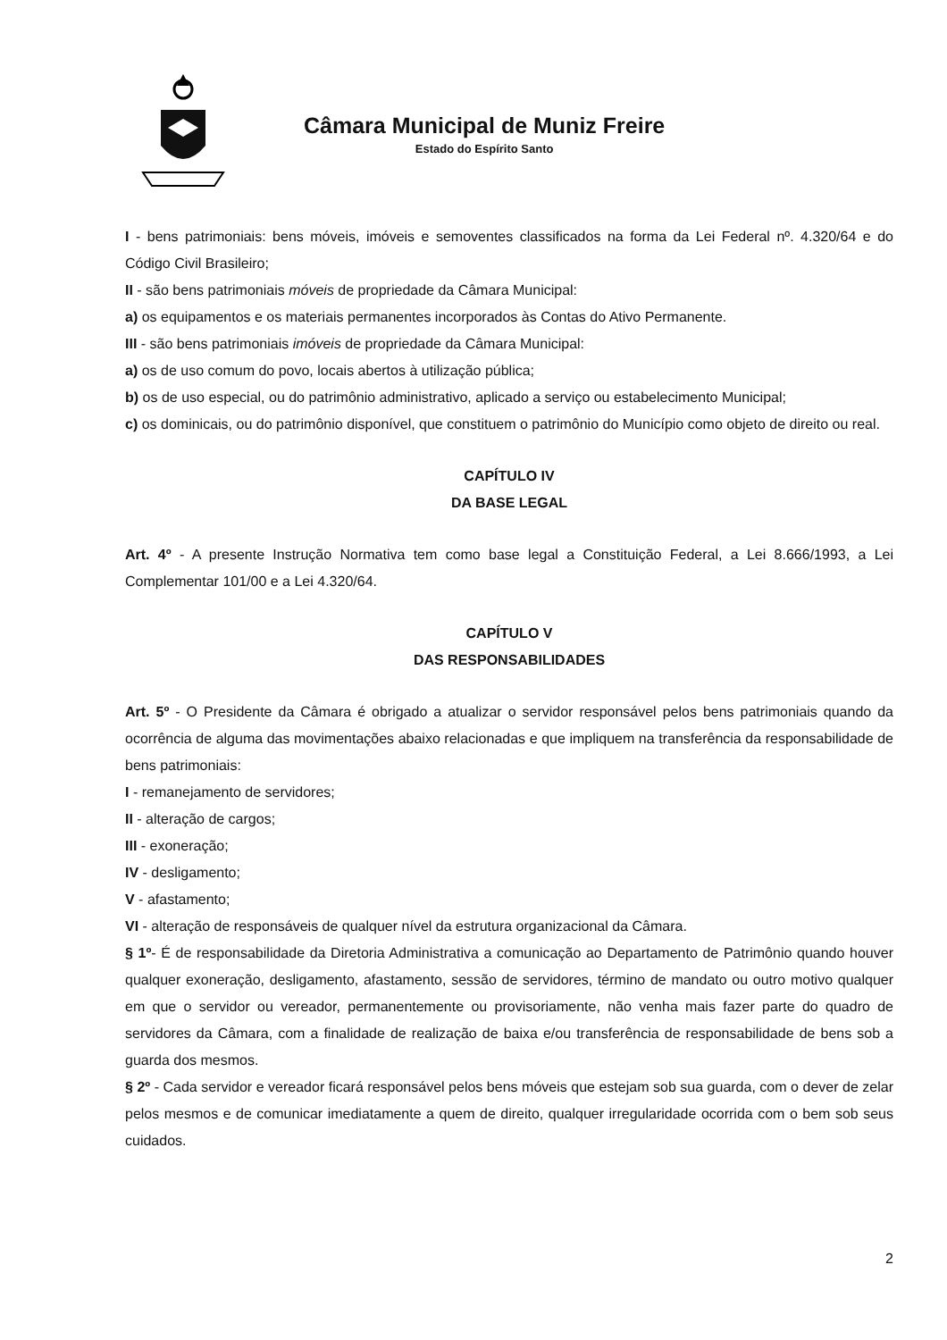Câmara Municipal de Muniz Freire
Estado do Espírito Santo
I - bens patrimoniais: bens móveis, imóveis e semoventes classificados na forma da Lei Federal nº. 4.320/64 e do Código Civil Brasileiro;
II - são bens patrimoniais móveis de propriedade da Câmara Municipal:
a) os equipamentos e os materiais permanentes incorporados às Contas do Ativo Permanente.
III - são bens patrimoniais imóveis de propriedade da Câmara Municipal:
a) os de uso comum do povo, locais abertos à utilização pública;
b) os de uso especial, ou do patrimônio administrativo, aplicado a serviço ou estabelecimento Municipal;
c) os dominicais, ou do patrimônio disponível, que constituem o patrimônio do Município como objeto de direito ou real.
CAPÍTULO IV
DA BASE LEGAL
Art. 4º - A presente Instrução Normativa tem como base legal a Constituição Federal, a Lei 8.666/1993, a Lei Complementar 101/00 e a Lei 4.320/64.
CAPÍTULO V
DAS RESPONSABILIDADES
Art. 5º - O Presidente da Câmara é obrigado a atualizar o servidor responsável pelos bens patrimoniais quando da ocorrência de alguma das movimentações abaixo relacionadas e que impliquem na transferência da responsabilidade de bens patrimoniais:
I - remanejamento de servidores;
II - alteração de cargos;
III - exoneração;
IV - desligamento;
V - afastamento;
VI - alteração de responsáveis de qualquer nível da estrutura organizacional da Câmara.
§ 1º- É de responsabilidade da Diretoria Administrativa a comunicação ao Departamento de Patrimônio quando houver qualquer exoneração, desligamento, afastamento, sessão de servidores, término de mandato ou outro motivo qualquer em que o servidor ou vereador, permanentemente ou provisoriamente, não venha mais fazer parte do quadro de servidores da Câmara, com a finalidade de realização de baixa e/ou transferência de responsabilidade de bens sob a guarda dos mesmos.
§ 2º - Cada servidor e vereador ficará responsável pelos bens móveis que estejam sob sua guarda, com o dever de zelar pelos mesmos e de comunicar imediatamente a quem de direito, qualquer irregularidade ocorrida com o bem sob seus cuidados.
2